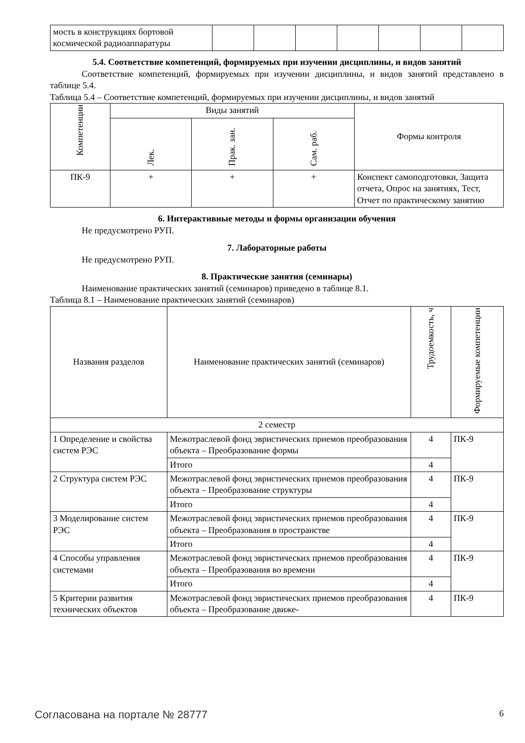| мость в конструкциях бортовой космической радиоаппаратуры | | | | | | | |
5.4. Соответствие компетенций, формируемых при изучении дисциплины, и видов занятий
Соответствие компетенций, формируемых при изучении дисциплины, и видов занятий представлено в таблице 5.4.
Таблица 5.4 – Соответствие компетенций, формируемых при изучении дисциплины, и видов занятий
| Компетенции | Виды занятий | | | Формы контроля |
| --- | --- | --- | --- | --- |
| | Лек. | Прак. зан. | Сам. раб. | |
| ПК-9 | + | + | + | Конспект самоподготовки, Защита отчета, Опрос на занятиях, Тест, Отчет по практическому занятию |
6. Интерактивные методы и формы организации обучения
Не предусмотрено РУП.
7. Лабораторные работы
Не предусмотрено РУП.
8. Практические занятия (семинары)
Наименование практических занятий (семинаров) приведено в таблице 8.1.
Таблица 8.1 – Наименование практических занятий (семинаров)
| Названия разделов | Наименование практических занятий (семинаров) | Трудоемкость, ч | Формируемые компетенции |
| --- | --- | --- | --- |
| 2 семестр | | | |
| 1 Определение и свойства систем РЭС | Межотраслевой фонд эвристических приемов преобразования объекта – Преобразование формы | 4 | ПК-9 |
| | Итого | 4 | |
| 2 Структура систем РЭС | Межотраслевой фонд эвристических приемов преобразования объекта – Преобразование структуры | 4 | ПК-9 |
| | Итого | 4 | |
| 3 Моделирование систем РЭС | Межотраслевой фонд эвристических приемов преобразования объекта – Преобразования в пространстве | 4 | ПК-9 |
| | Итого | 4 | |
| 4 Способы управления системами | Межотраслевой фонд эвристических приемов преобразования объекта – Преобразования во времени | 4 | ПК-9 |
| | Итого | 4 | |
| 5 Критерии развития технических объектов | Межотраслевой фонд эвристических приемов преобразования объекта – Преобразование движе- | 4 | ПК-9 |
Согласована на портале № 28777 6